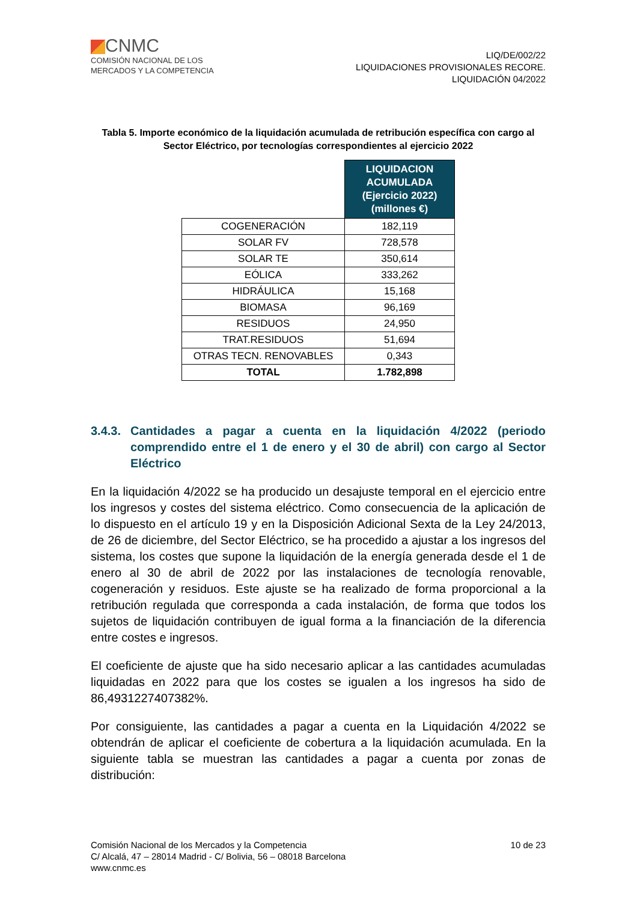CNMC
COMISIÓN NACIONAL DE LOS
MERCADOS Y LA COMPETENCIA
LIQ/DE/002/22
LIQUIDACIONES PROVISIONALES RECORE.
LIQUIDACIÓN 04/2022
Tabla 5. Importe económico de la liquidación acumulada de retribución específica con cargo al Sector Eléctrico, por tecnologías correspondientes al ejercicio 2022
| | LIQUIDACION ACUMULADA (Ejercicio 2022) (millones €) |
| COGENERACIÓN | 182,119 |
| SOLAR FV | 728,578 |
| SOLAR TE | 350,614 |
| EÓLICA | 333,262 |
| HIDRÁULICA | 15,168 |
| BIOMASA | 96,169 |
| RESIDUOS | 24,950 |
| TRAT.RESIDUOS | 51,694 |
| OTRAS TECN. RENOVABLES | 0,343 |
| TOTAL | 1.782,898 |
3.4.3. Cantidades a pagar a cuenta en la liquidación 4/2022 (periodo comprendido entre el 1 de enero y el 30 de abril) con cargo al Sector Eléctrico
En la liquidación 4/2022 se ha producido un desajuste temporal en el ejercicio entre los ingresos y costes del sistema eléctrico. Como consecuencia de la aplicación de lo dispuesto en el artículo 19 y en la Disposición Adicional Sexta de la Ley 24/2013, de 26 de diciembre, del Sector Eléctrico, se ha procedido a ajustar a los ingresos del sistema, los costes que supone la liquidación de la energía generada desde el 1 de enero al 30 de abril de 2022 por las instalaciones de tecnología renovable, cogeneración y residuos. Este ajuste se ha realizado de forma proporcional a la retribución regulada que corresponda a cada instalación, de forma que todos los sujetos de liquidación contribuyen de igual forma a la financiación de la diferencia entre costes e ingresos.
El coeficiente de ajuste que ha sido necesario aplicar a las cantidades acumuladas liquidadas en 2022 para que los costes se igualen a los ingresos ha sido de 86,4931227407382%.
Por consiguiente, las cantidades a pagar a cuenta en la Liquidación 4/2022 se obtendrán de aplicar el coeficiente de cobertura a la liquidación acumulada. En la siguiente tabla se muestran las cantidades a pagar a cuenta por zonas de distribución:
Comisión Nacional de los Mercados y la Competencia
C/ Alcalá, 47 – 28014 Madrid - C/ Bolivia, 56 – 08018 Barcelona
www.cnmc.es
10 de 23